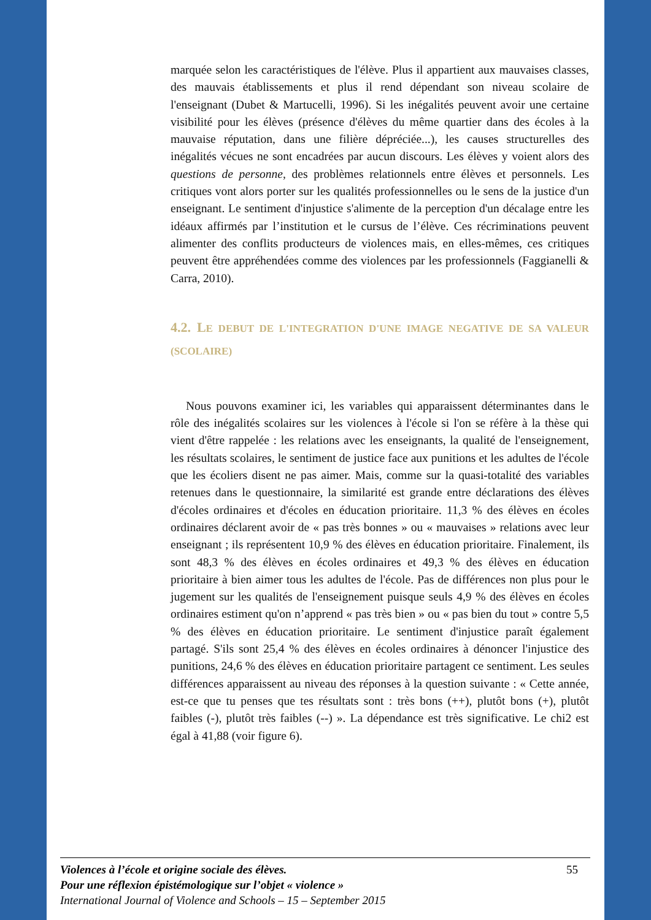marquée selon les caractéristiques de l'élève. Plus il appartient aux mauvaises classes, des mauvais établissements et plus il rend dépendant son niveau scolaire de l'enseignant (Dubet & Martucelli, 1996). Si les inégalités peuvent avoir une certaine visibilité pour les élèves (présence d'élèves du même quartier dans des écoles à la mauvaise réputation, dans une filière dépréciée...), les causes structurelles des inégalités vécues ne sont encadrées par aucun discours. Les élèves y voient alors des questions de personne, des problèmes relationnels entre élèves et personnels. Les critiques vont alors porter sur les qualités professionnelles ou le sens de la justice d'un enseignant. Le sentiment d'injustice s'alimente de la perception d'un décalage entre les idéaux affirmés par l’institution et le cursus de l’élève. Ces récriminations peuvent alimenter des conflits producteurs de violences mais, en elles-mêmes, ces critiques peuvent être appréhendées comme des violences par les professionnels (Faggianelli & Carra, 2010).
4.2. LE DEBUT DE L'INTEGRATION D'UNE IMAGE NEGATIVE DE SA VALEUR (SCOLAIRE)
Nous pouvons examiner ici, les variables qui apparaissent déterminantes dans le rôle des inégalités scolaires sur les violences à l'école si l'on se réfère à la thèse qui vient d'être rappelée : les relations avec les enseignants, la qualité de l'enseignement, les résultats scolaires, le sentiment de justice face aux punitions et les adultes de l'école que les écoliers disent ne pas aimer. Mais, comme sur la quasi-totalité des variables retenues dans le questionnaire, la similarité est grande entre déclarations des élèves d'écoles ordinaires et d'écoles en éducation prioritaire. 11,3 % des élèves en écoles ordinaires déclarent avoir de « pas très bonnes » ou « mauvaises » relations avec leur enseignant ; ils représentent 10,9 % des élèves en éducation prioritaire. Finalement, ils sont 48,3 % des élèves en écoles ordinaires et 49,3 % des élèves en éducation prioritaire à bien aimer tous les adultes de l'école. Pas de différences non plus pour le jugement sur les qualités de l'enseignement puisque seuls 4,9 % des élèves en écoles ordinaires estiment qu'on n’apprend « pas très bien » ou « pas bien du tout » contre 5,5 % des élèves en éducation prioritaire. Le sentiment d'injustice paraît également partagé. S'ils sont 25,4 % des élèves en écoles ordinaires à dénoncer l'injustice des punitions, 24,6 % des élèves en éducation prioritaire partagent ce sentiment. Les seules différences apparaissent au niveau des réponses à la question suivante : « Cette année, est-ce que tu penses que tes résultats sont : très bons (++), plutôt bons (+), plutôt faibles (-), plutôt très faibles (--) ». La dépendance est très significative. Le chi2 est égal à 41,88 (voir figure 6).
55 Violences à l’école et origine sociale des élèves.
Pour une réflexion épistémologique sur l’objet « violence »
International Journal of Violence and Schools – 15 – September 2015